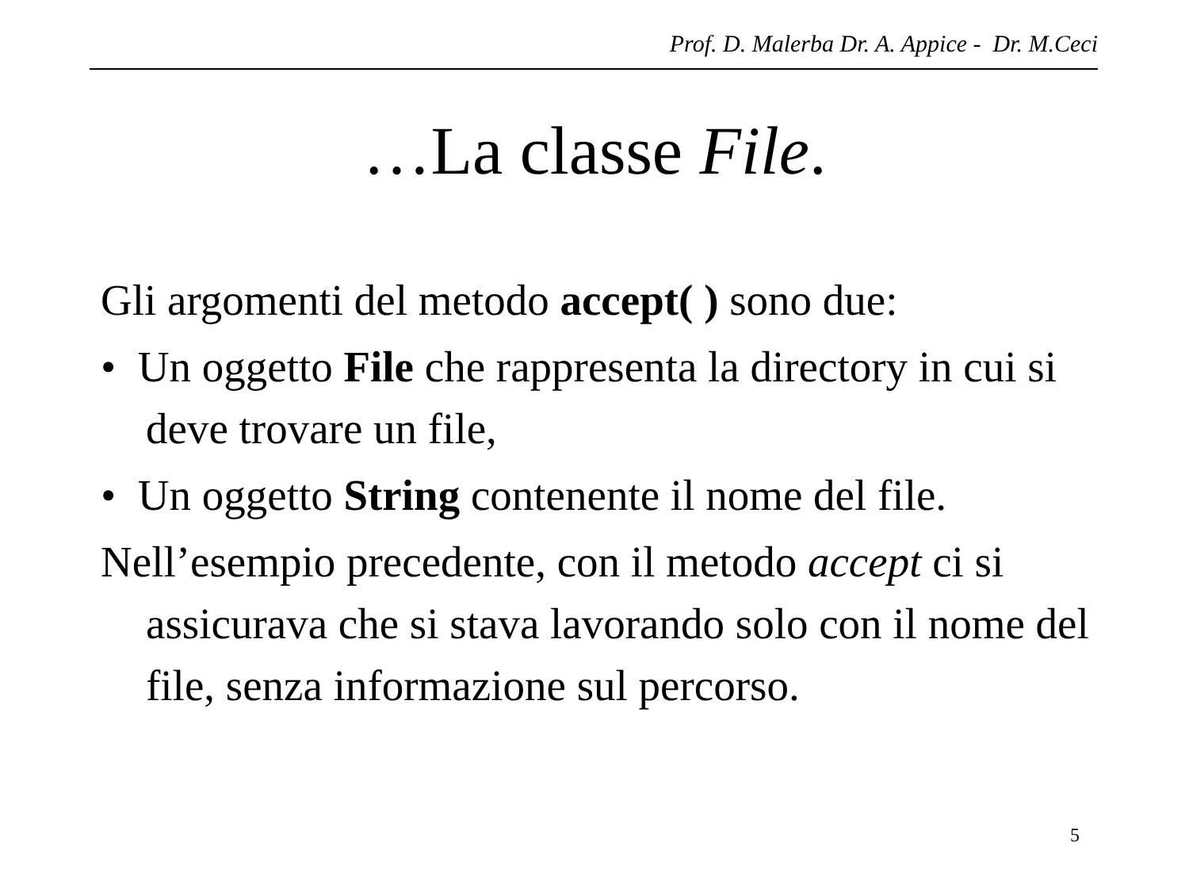Prof. D. Malerba Dr. A. Appice - Dr. M.Ceci
…La classe File.
Gli argomenti del metodo accept( ) sono due:
• Un oggetto File che rappresenta la directory in cui si deve trovare un file,
• Un oggetto String contenente il nome del file.
Nell’esempio precedente, con il metodo accept ci si assicurava che si stava lavorando solo con il nome del file, senza informazione sul percorso.
5